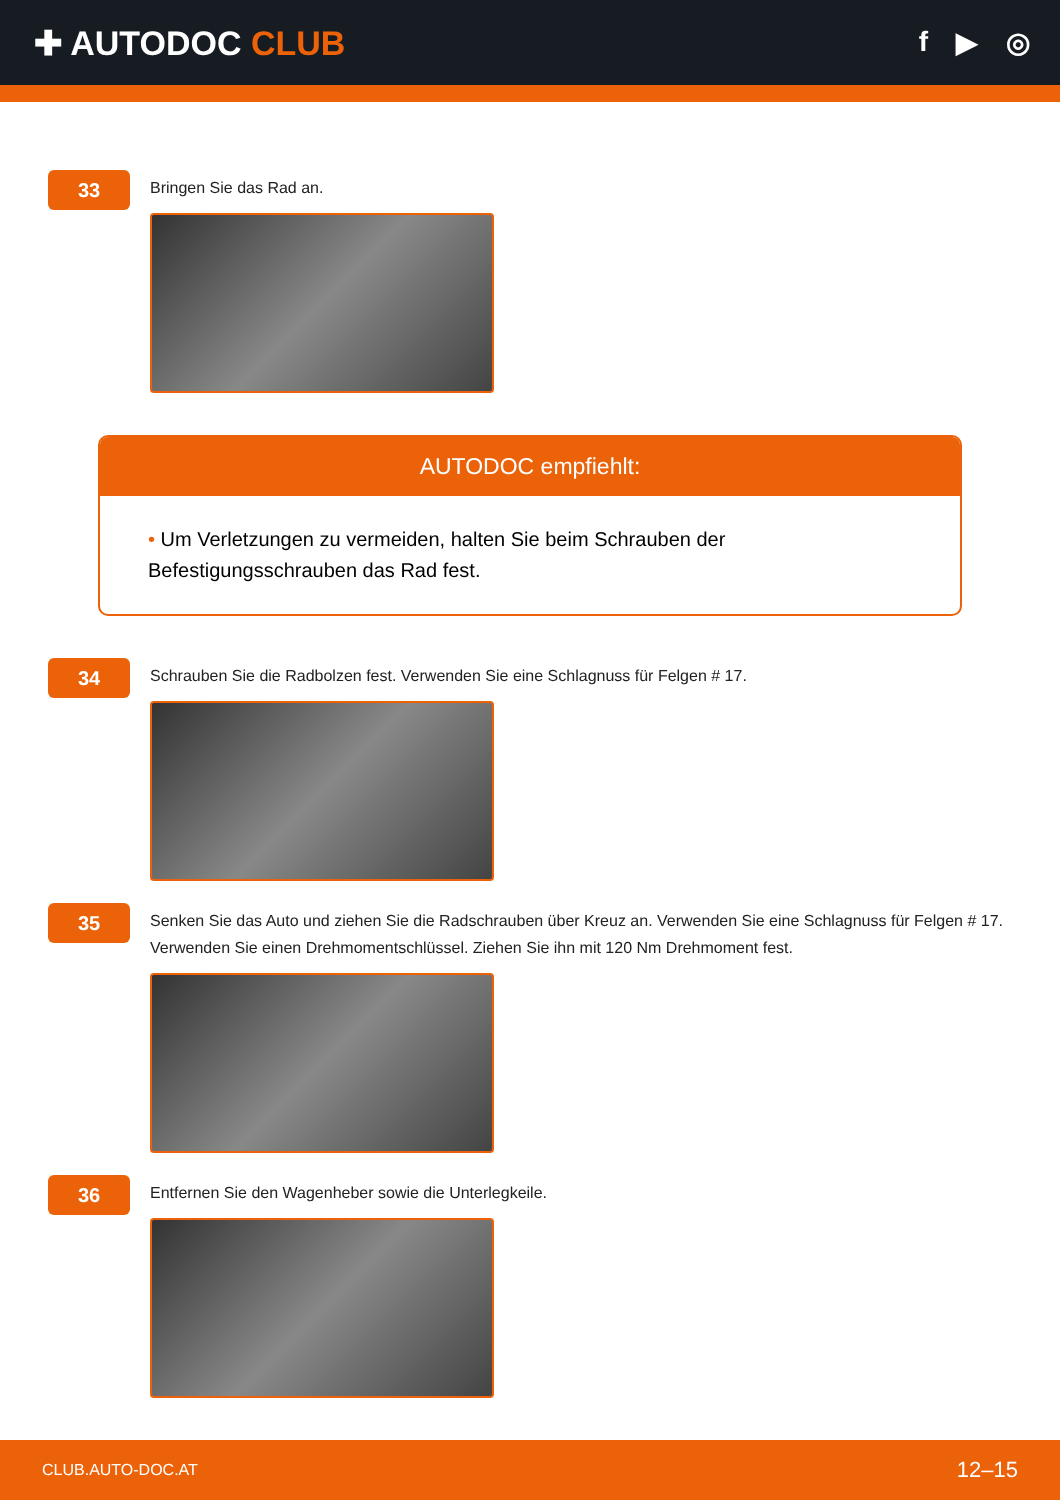✚ AUTODOC CLUB
f ▶ ◎
33
Bringen Sie das Rad an.
AUTODOC empfiehlt:
• Um Verletzungen zu vermeiden, halten Sie beim Schrauben der Befestigungsschrauben das Rad fest.
34
Schrauben Sie die Radbolzen fest. Verwenden Sie eine Schlagnuss für Felgen # 17.
35
Senken Sie das Auto und ziehen Sie die Radschrauben über Kreuz an. Verwenden Sie eine Schlagnuss für Felgen # 17. Verwenden Sie einen Drehmomentschlüssel. Ziehen Sie ihn mit 120 Nm Drehmoment fest.
36
Entfernen Sie den Wagenheber sowie die Unterlegkeile.
CLUB.AUTO-DOC.AT 12–15